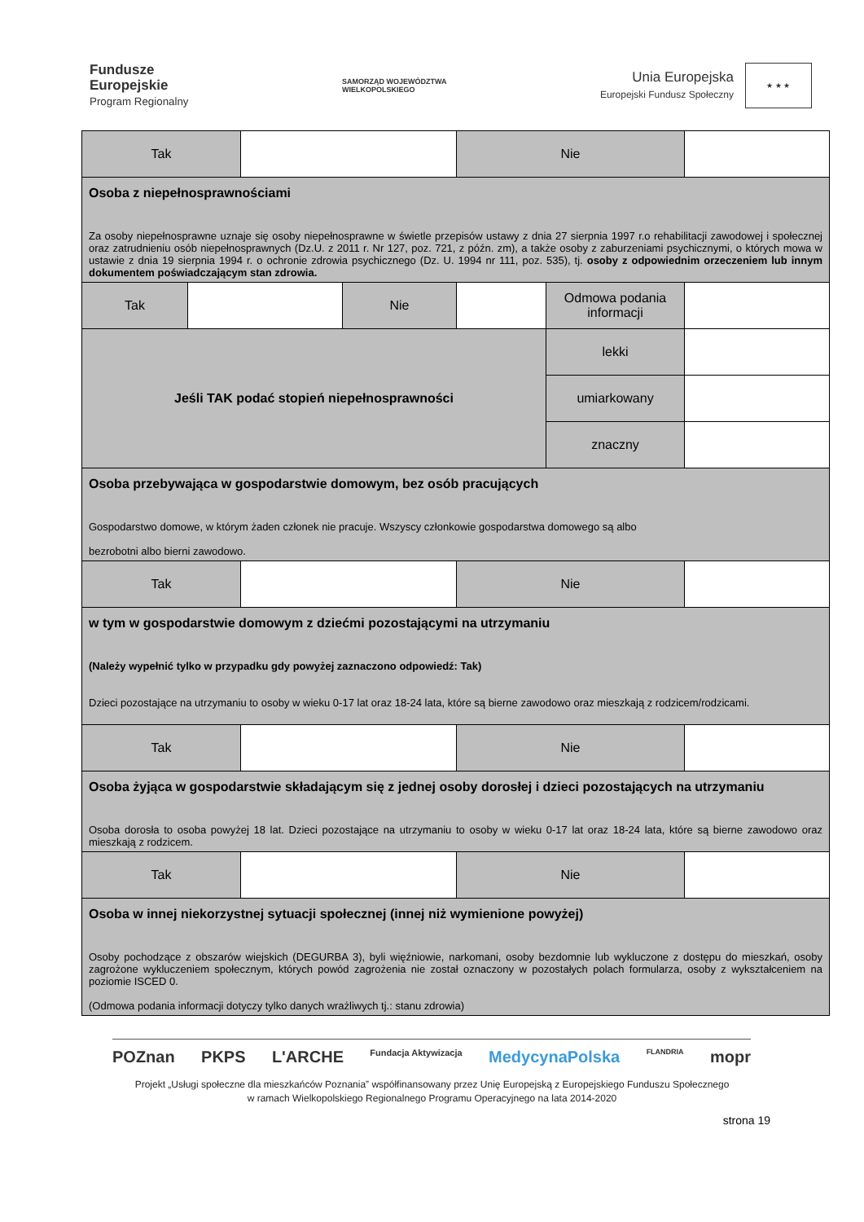Fundusze
Europejskie
Program Regionalny
SAMORZĄD WOJEWÓDZTWA
WIELKOPOLSKIEGO
Unia Europejska
Europejski Fundusz Społeczny ★ ★ ★
| Tak | | | | Nie | | |
| Osoba z niepełnosprawnościami Za osoby niepełnosprawne uznaje się osoby niepełnosprawne w świetle przepisów ustawy z dnia 27 sierpnia 1997 r.o rehabilitacji zawodowej i społecznej oraz zatrudnieniu osób niepełnosprawnych (Dz.U. z 2011 r. Nr 127, poz. 721, z późn. zm), a także osoby z zaburzeniami psychicznymi, o których mowa w ustawie z dnia 19 sierpnia 1994 r. o ochronie zdrowia psychicznego (Dz. U. 1994 nr 111, poz. 535), tj. osoby z odpowiednim orzeczeniem lub innym dokumentem poświadczającym stan zdrowia. | | | | | | |
| Tak | | | Nie | | Odmowa podania informacji | |
| Jeśli TAK podać stopień niepełnosprawności | | | | | lekki | |
| | | | | | umiarkowany | |
| | | | | | znaczny | |
| Osoba przebywająca w gospodarstwie domowym, bez osób pracujących Gospodarstwo domowe, w którym żaden członek nie pracuje. Wszyscy członkowie gospodarstwa domowego są albo bezrobotni albo bierni zawodowo. | | | | | | |
| Tak | | | | Nie | | |
| w tym w gospodarstwie domowym z dziećmi pozostającymi na utrzymaniu (Należy wypełnić tylko w przypadku gdy powyżej zaznaczono odpowiedź: Tak) Dzieci pozostające na utrzymaniu to osoby w wieku 0-17 lat oraz 18-24 lata, które są bierne zawodowo oraz mieszkają z rodzicem/rodzicami. | | | | | | |
| Tak | | | | Nie | | |
| Osoba żyjąca w gospodarstwie składającym się z jednej osoby dorosłej i dzieci pozostających na utrzymaniu Osoba dorosła to osoba powyżej 18 lat. Dzieci pozostające na utrzymaniu to osoby w wieku 0-17 lat oraz 18-24 lata, które są bierne zawodowo oraz mieszkają z rodzicem. | | | | | | |
| Tak | | | | Nie | | |
| Osoba w innej niekorzystnej sytuacji społecznej (innej niż wymienione powyżej) Osoby pochodzące z obszarów wiejskich (DEGURBA 3), byli więźniowie, narkomani, osoby bezdomnie lub wykluczone z dostępu do mieszkań, osoby zagrożone wykluczeniem społecznym, których powód zagrożenia nie został oznaczony w pozostałych polach formularza, osoby z wykształceniem na poziomie ISCED 0. (Odmowa podania informacji dotyczy tylko danych wrażliwych tj.: stanu zdrowia) | | | | | | |
POZnan PKPS L'ARCHE Fundacja Aktywizacja MedycynaPolska FLANDRIA mopr
Projekt „Usługi społeczne dla mieszkańców Poznania” współfinansowany przez Unię Europejską z Europejskiego Funduszu Społecznego
w ramach Wielkopolskiego Regionalnego Programu Operacyjnego na lata 2014-2020
strona 19